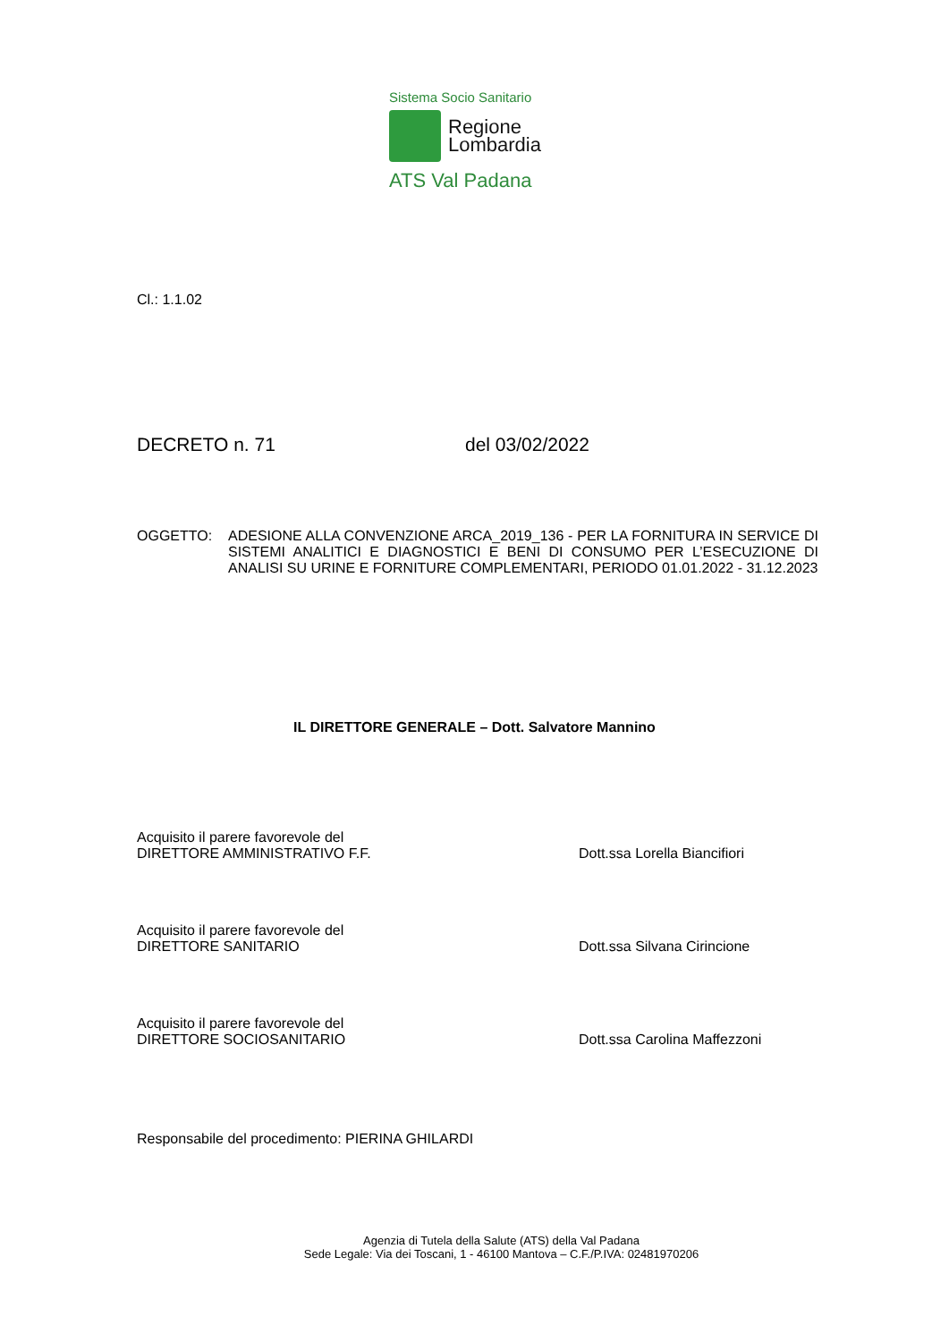Sistema Socio Sanitario
Regione
Lombardia
ATS Val Padana
Cl.: 1.1.02
DECRETO n. 71 del 03/02/2022
OGGETTO: ADESIONE ALLA CONVENZIONE ARCA_2019_136 - PER LA FORNITURA IN SERVICE DI SISTEMI ANALITICI E DIAGNOSTICI E BENI DI CONSUMO PER L’ESECUZIONE DI ANALISI SU URINE E FORNITURE COMPLEMENTARI, PERIODO 01.01.2022 - 31.12.2023
IL DIRETTORE GENERALE – Dott. Salvatore Mannino
Acquisito il parere favorevole del
DIRETTORE AMMINISTRATIVO F.F. Dott.ssa Lorella Biancifiori
Acquisito il parere favorevole del
DIRETTORE SANITARIO Dott.ssa Silvana Cirincione
Acquisito il parere favorevole del
DIRETTORE SOCIOSANITARIO Dott.ssa Carolina Maffezzoni
Responsabile del procedimento: PIERINA GHILARDI
Agenzia di Tutela della Salute (ATS) della Val Padana
Sede Legale: Via dei Toscani, 1 - 46100 Mantova – C.F./P.IVA: 02481970206